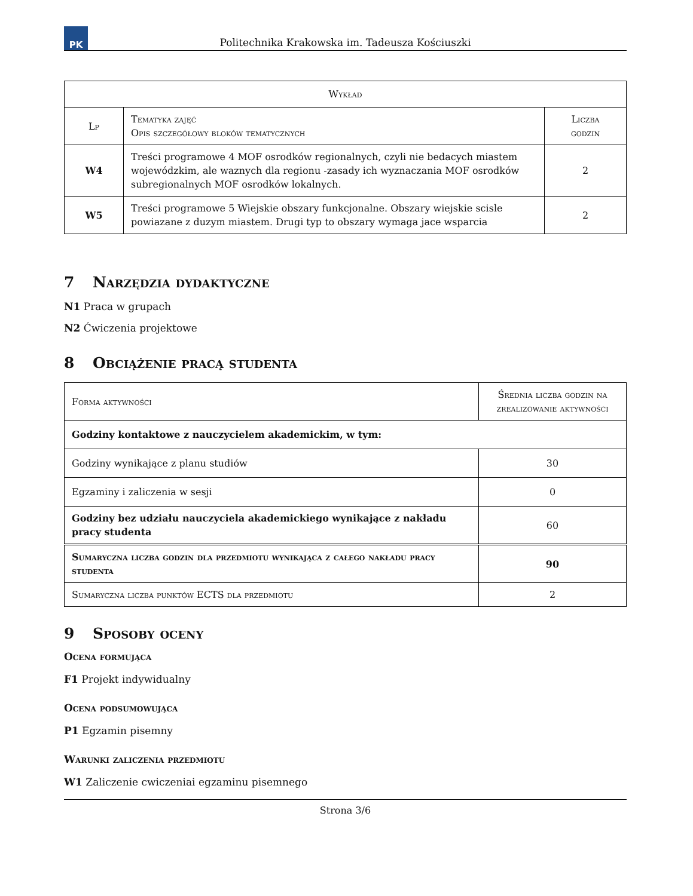PK
Politechnika Krakowska im. Tadeusza Kościuszki
| Wykład | | |
| --- | --- | --- |
| Lp | Tematyka zajęć Opis szczegółowy bloków tematycznych | Liczba godzin |
| W4 | Treści programowe 4 MOF osrodków regionalnych, czyli nie bedacych miastem wojewódzkim, ale waznych dla regionu -zasady ich wyznaczania MOF osrodków subregionalnych MOF osrodków lokalnych. | 2 |
| W5 | Treści programowe 5 Wiejskie obszary funkcjonalne. Obszary wiejskie scisle powiazane z duzym miastem. Drugi typ to obszary wymaga jace wsparcia | 2 |
7 Narzędzia dydaktyczne
N1 Praca w grupach
N2 Ćwiczenia projektowe
8 Obciążenie pracą studenta
| Forma aktywności | Średnia liczba godzin na zrealizowanie aktywności |
| --- | --- |
| Godziny kontaktowe z nauczycielem akademickim, w tym: | |
| Godziny wynikające z planu studiów | 30 |
| Egzaminy i zaliczenia w sesji | 0 |
| Godziny bez udziału nauczyciela akademickiego wynikające z nakładu pracy studenta | 60 |
| Sumaryczna liczba godzin dla przedmiotu wynikająca z całego nakładu pracy studenta | 90 |
| Sumaryczna liczba punktów ECTS dla przedmiotu | 2 |
9 Sposoby oceny
Ocena formująca
F1 Projekt indywidualny
Ocena podsumowująca
P1 Egzamin pisemny
Warunki zaliczenia przedmiotu
W1 Zaliczenie cwiczeniai egzaminu pisemnego
Strona 3/6